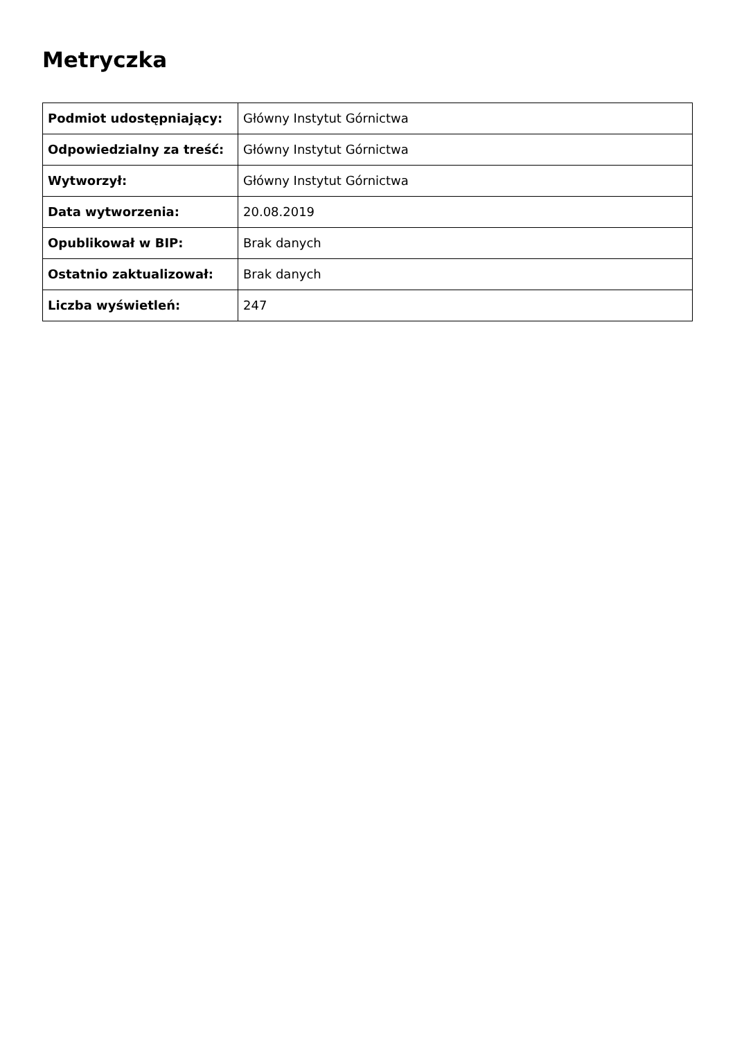Metryczka
| Podmiot udostępniający: | Główny Instytut Górnictwa |
| Odpowiedzialny za treść: | Główny Instytut Górnictwa |
| Wytworzył: | Główny Instytut Górnictwa |
| Data wytworzenia: | 20.08.2019 |
| Opublikował w BIP: | Brak danych |
| Ostatnio zaktualizował: | Brak danych |
| Liczba wyświetleń: | 247 |